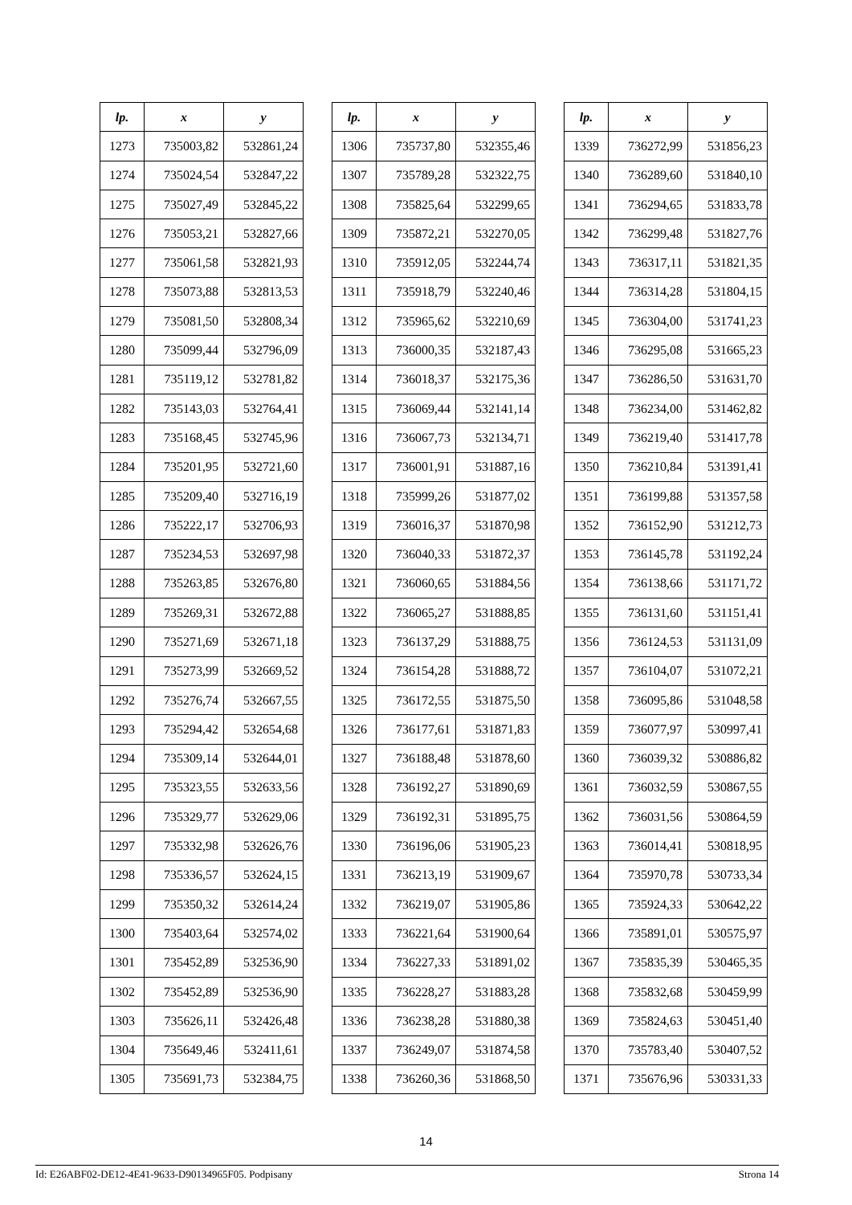| lp. | x | y |
| --- | --- | --- |
| 1273 | 735003,82 | 532861,24 |
| 1274 | 735024,54 | 532847,22 |
| 1275 | 735027,49 | 532845,22 |
| 1276 | 735053,21 | 532827,66 |
| 1277 | 735061,58 | 532821,93 |
| 1278 | 735073,88 | 532813,53 |
| 1279 | 735081,50 | 532808,34 |
| 1280 | 735099,44 | 532796,09 |
| 1281 | 735119,12 | 532781,82 |
| 1282 | 735143,03 | 532764,41 |
| 1283 | 735168,45 | 532745,96 |
| 1284 | 735201,95 | 532721,60 |
| 1285 | 735209,40 | 532716,19 |
| 1286 | 735222,17 | 532706,93 |
| 1287 | 735234,53 | 532697,98 |
| 1288 | 735263,85 | 532676,80 |
| 1289 | 735269,31 | 532672,88 |
| 1290 | 735271,69 | 532671,18 |
| 1291 | 735273,99 | 532669,52 |
| 1292 | 735276,74 | 532667,55 |
| 1293 | 735294,42 | 532654,68 |
| 1294 | 735309,14 | 532644,01 |
| 1295 | 735323,55 | 532633,56 |
| 1296 | 735329,77 | 532629,06 |
| 1297 | 735332,98 | 532626,76 |
| 1298 | 735336,57 | 532624,15 |
| 1299 | 735350,32 | 532614,24 |
| 1300 | 735403,64 | 532574,02 |
| 1301 | 735452,89 | 532536,90 |
| 1302 | 735452,89 | 532536,90 |
| 1303 | 735626,11 | 532426,48 |
| 1304 | 735649,46 | 532411,61 |
| 1305 | 735691,73 | 532384,75 |
| lp. | x | y |
| --- | --- | --- |
| 1306 | 735737,80 | 532355,46 |
| 1307 | 735789,28 | 532322,75 |
| 1308 | 735825,64 | 532299,65 |
| 1309 | 735872,21 | 532270,05 |
| 1310 | 735912,05 | 532244,74 |
| 1311 | 735918,79 | 532240,46 |
| 1312 | 735965,62 | 532210,69 |
| 1313 | 736000,35 | 532187,43 |
| 1314 | 736018,37 | 532175,36 |
| 1315 | 736069,44 | 532141,14 |
| 1316 | 736067,73 | 532134,71 |
| 1317 | 736001,91 | 531887,16 |
| 1318 | 735999,26 | 531877,02 |
| 1319 | 736016,37 | 531870,98 |
| 1320 | 736040,33 | 531872,37 |
| 1321 | 736060,65 | 531884,56 |
| 1322 | 736065,27 | 531888,85 |
| 1323 | 736137,29 | 531888,75 |
| 1324 | 736154,28 | 531888,72 |
| 1325 | 736172,55 | 531875,50 |
| 1326 | 736177,61 | 531871,83 |
| 1327 | 736188,48 | 531878,60 |
| 1328 | 736192,27 | 531890,69 |
| 1329 | 736192,31 | 531895,75 |
| 1330 | 736196,06 | 531905,23 |
| 1331 | 736213,19 | 531909,67 |
| 1332 | 736219,07 | 531905,86 |
| 1333 | 736221,64 | 531900,64 |
| 1334 | 736227,33 | 531891,02 |
| 1335 | 736228,27 | 531883,28 |
| 1336 | 736238,28 | 531880,38 |
| 1337 | 736249,07 | 531874,58 |
| 1338 | 736260,36 | 531868,50 |
| lp. | x | y |
| --- | --- | --- |
| 1339 | 736272,99 | 531856,23 |
| 1340 | 736289,60 | 531840,10 |
| 1341 | 736294,65 | 531833,78 |
| 1342 | 736299,48 | 531827,76 |
| 1343 | 736317,11 | 531821,35 |
| 1344 | 736314,28 | 531804,15 |
| 1345 | 736304,00 | 531741,23 |
| 1346 | 736295,08 | 531665,23 |
| 1347 | 736286,50 | 531631,70 |
| 1348 | 736234,00 | 531462,82 |
| 1349 | 736219,40 | 531417,78 |
| 1350 | 736210,84 | 531391,41 |
| 1351 | 736199,88 | 531357,58 |
| 1352 | 736152,90 | 531212,73 |
| 1353 | 736145,78 | 531192,24 |
| 1354 | 736138,66 | 531171,72 |
| 1355 | 736131,60 | 531151,41 |
| 1356 | 736124,53 | 531131,09 |
| 1357 | 736104,07 | 531072,21 |
| 1358 | 736095,86 | 531048,58 |
| 1359 | 736077,97 | 530997,41 |
| 1360 | 736039,32 | 530886,82 |
| 1361 | 736032,59 | 530867,55 |
| 1362 | 736031,56 | 530864,59 |
| 1363 | 736014,41 | 530818,95 |
| 1364 | 735970,78 | 530733,34 |
| 1365 | 735924,33 | 530642,22 |
| 1366 | 735891,01 | 530575,97 |
| 1367 | 735835,39 | 530465,35 |
| 1368 | 735832,68 | 530459,99 |
| 1369 | 735824,63 | 530451,40 |
| 1370 | 735783,40 | 530407,52 |
| 1371 | 735676,96 | 530331,33 |
14
Id: E26ABF02-DE12-4E41-9633-D90134965F05. Podpisany Strona 14